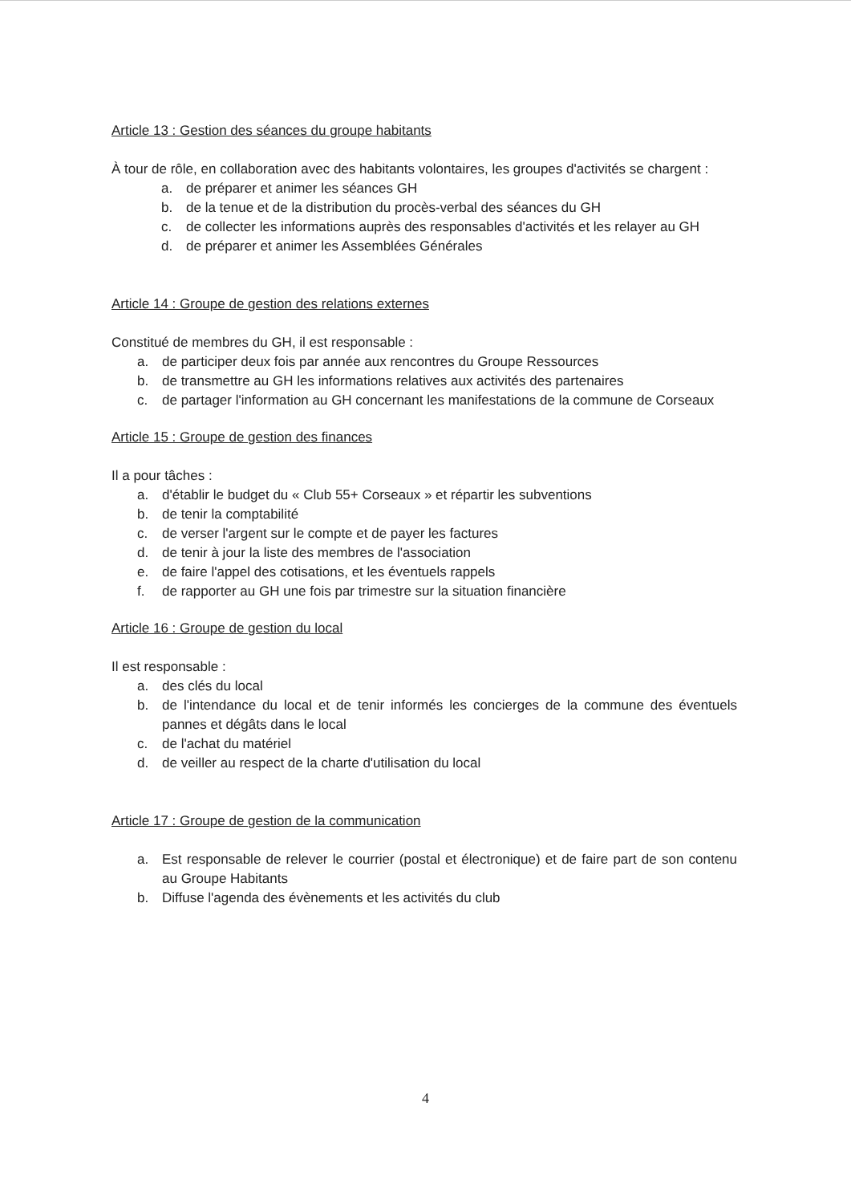Article 13 : Gestion des séances du groupe habitants
À tour de rôle, en collaboration avec des habitants volontaires, les groupes d'activités se chargent :
a. de préparer et animer les séances GH
b. de la tenue et de la distribution du procès-verbal des séances du GH
c. de collecter les informations auprès des responsables d'activités et les relayer au GH
d. de préparer et animer les Assemblées Générales
Article 14 : Groupe de gestion des relations externes
Constitué de membres du GH, il est responsable :
a. de participer deux fois par année aux rencontres du Groupe Ressources
b. de transmettre au GH les informations relatives aux activités des partenaires
c. de partager l'information au GH concernant les manifestations de la commune de Corseaux
Article 15 : Groupe de gestion des finances
Il a pour tâches :
a. d'établir le budget du « Club 55+ Corseaux » et répartir les subventions
b. de tenir la comptabilité
c. de verser l'argent sur le compte et de payer les factures
d. de tenir à jour la liste des membres de l'association
e. de faire l'appel des cotisations, et les éventuels rappels
f. de rapporter au GH une fois par trimestre sur la situation financière
Article 16 : Groupe de gestion du local
Il est responsable :
a. des clés du local
b. de l'intendance du local et de tenir informés les concierges de la commune des éventuels pannes et dégâts dans le local
c. de l'achat du matériel
d. de veiller au respect de la charte d'utilisation du local
Article 17 : Groupe de gestion de la communication
a. Est responsable de relever le courrier (postal et électronique) et de faire part de son contenu au Groupe Habitants
b. Diffuse l'agenda des évènements et les activités du club
4